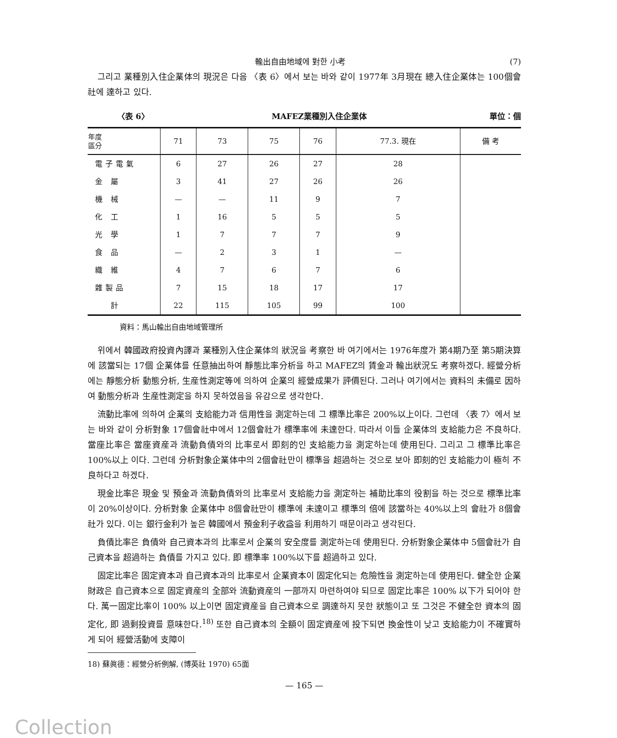輸出自由地域에 對한 小考 (7)
그리고 業種別入住企業体의 現況은 다음 〈表 6〉에서 보는 바와 같이 1977年 3月現在 總入住企業体는 100個會社에 達하고 있다.
〈表 6〉 MAFEZ業種別入住企業体 單位：個
| 年度 區分 | 71 | 73 | 75 | 76 | 77.3. 現在 | 備 考 |
| --- | --- | --- | --- | --- | --- | --- |
| 電子電氣 | 6 | 27 | 26 | 27 | 28 | |
| 金 屬 | 3 | 41 | 27 | 26 | 26 | |
| 機 械 | — | — | 11 | 9 | 7 | |
| 化 工 | 1 | 16 | 5 | 5 | 5 | |
| 光 學 | 1 | 7 | 7 | 7 | 9 | |
| 食 品 | — | 2 | 3 | 1 | — | |
| 織 維 | 4 | 7 | 6 | 7 | 6 | |
| 雜製品 | 7 | 15 | 18 | 17 | 17 | |
| 計 | 22 | 115 | 105 | 99 | 100 | |
資料：馬山輸出自由地域管理所
위에서 韓國政府投資內譯과 業種別入住企業体의 狀況을 考察한 바 여기에서는 1976年度가 第4期乃至 第5期決算에 該當되는 17個 企業体를 任意抽出하여 靜態比率分析을 하고 MAFEZ의 賃金과 輸出狀況도 考察하겠다. 經營分析에는 靜態分析 動態分析, 生産性測定等에 의하여 企業의 經營成果가 評價된다. 그러나 여기에서는 資料의 未備로 因하여 動態分析과 生産性測定을 하지 못하였음을 유감으로 생각한다.
流動比率에 의하여 企業의 支給能力과 信用性을 測定하는데 그 標準比率은 200%以上이다. 그런데 〈表 7〉에서 보는 바와 같이 分析對象 17個會社中에서 12個會社가 標準率에 未達한다. 따라서 이들 企業体의 支給能力은 不良하다. 當座比率은 當座資産과 流動負債와의 比率로서 即刻的인 支給能力을 測定하는데 使用된다. 그리고 그 標準比率은 100%以上 이다. 그런데 分析對象企業体中의 2個會社만이 標準을 超過하는 것으로 보아 即刻的인 支給能力이 極히 不良하다고 하겠다.
現金比率은 現金 및 預金과 流動負債와의 比率로서 支給能力을 測定하는 補助比率의 役割을 하는 것으로 標準比率이 20%이상이다. 分析對象 企業体中 8個會社만이 標準에 未達이고 標準의 倍에 該當하는 40%以上의 會社가 8個會社가 있다. 이는 銀行金利가 높은 韓國에서 預金利子收益을 利用하기 때문이라고 생각된다.
負債比率은 負債와 自己資本과의 比率로서 企業의 安全度를 測定하는데 使用된다. 分析對象企業体中 5個會社가 自己資本을 超過하는 負債를 가지고 있다. 即 標準率 100%以下를 超過하고 있다.
固定比率은 固定資本과 自己資本과의 比率로서 企業資本이 固定化되는 危險性을 測定하는데 使用된다. 健全한 企業財政은 自己資本으로 固定資産의 全部와 流動資産의 一部까지 마련하여야 되므로 固定比率은 100% 以下가 되어야 한다. 萬一固定比率이 100% 以上이면 固定資産을 自己資本으로 調達하지 못한 狀態이고 또 그것은 不健全한 資本의 固定化, 即 過剩投資를 意味한다.<sup>18)</sup> 또한 自己資本의 全額이 固定資産에 投下되면 換金性이 낮고 支給能力이 不確實하게 되어 經營活動에 支障이
18) 蘇眞德：經營分析例解, (博英社 1970) 65面
— 165 —
Collection